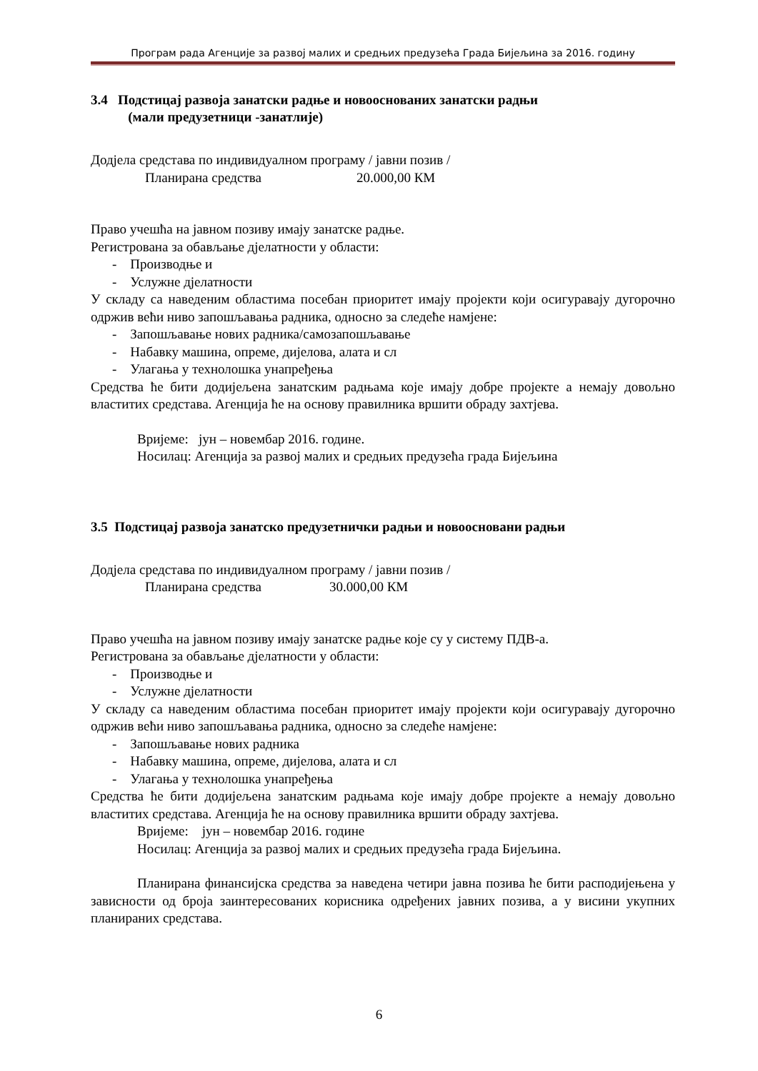Програм рада Агенције за развој малих и средњих предузећа Града Бијељина за 2016. годину
3.4 Подстицај развоја занатски радње и новооснованих занатски радњи
(мали предузетници -занатлије)
Додјела средстава по индивидуалном програму / јавни позив /
Планирана средства 20.000,00 КМ
Право учешћа на јавном позиву имају занатске радње.
Регистрована за обављање дјелатности у области:
- Производње и
- Услужне дјелатности
У складу са наведеним областима посебан приоритет имају пројекти који осигуравају дугорочно одржив већи ниво запошљавања радника, односно за следеће намјене:
- Запошљавање нових радника/самозапошљавање
- Набавку машина, опреме, дијелова, алата и сл
- Улагања у технолошка унапређења
Средства ће бити додијељена занатским радњама које имају добре пројекте а немају довољно властитих средстава. Агенција ће на основу правилника вршити обраду захтјева.
Вријеме: јун – новембар 2016. године.
Носилац: Агенција за развој малих и средњих предузећа града Бијељина
3.5 Подстицај развоја занатско предузетнички радњи и новоосновани радњи
Додјела средстава по индивидуалном програму / јавни позив /
Планирана средства 30.000,00 КМ
Право учешћа на јавном позиву имају занатске радње које су у систему ПДВ-а.
Регистрована за обављање дјелатности у области:
- Производње и
- Услужне дјелатности
У складу са наведеним областима посебан приоритет имају пројекти који осигуравају дугорочно одржив већи ниво запошљавања радника, односно за следеће намјене:
- Запошљавање нових радника
- Набавку машина, опреме, дијелова, алата и сл
- Улагања у технолошка унапређења
Средства ће бити додијељена занатским радњама које имају добре пројекте а немају довољно властитих средстава. Агенција ће на основу правилника вршити обраду захтјева.
Вријеме: јун – новембар 2016. године
Носилац: Агенција за развој малих и средњих предузећа града Бијељина.
Планирана финансијска средства за наведена четири јавна позива ће бити расподијењена у зависности од броја заинтересованих корисника одређених јавних позива, а у висини укупних планираних средстава.
6